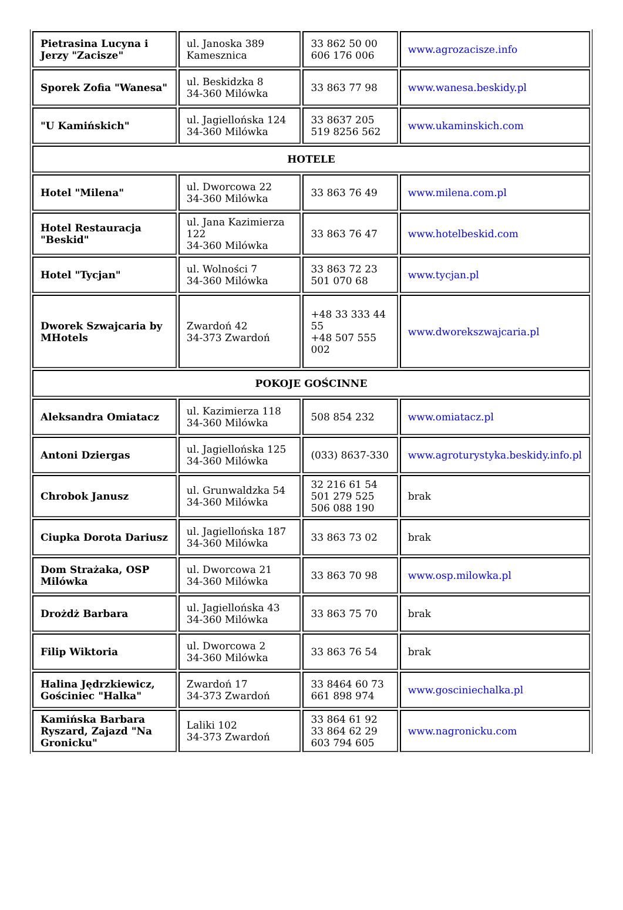| Pietrasina Lucyna i Jerzy "Zacisze" | ul. Janoska 389 Kamesznica | 33 862 50 00 606 176 006 | www.agrozacisze.info |
| Sporek Zofia "Wanesa" | ul. Beskidzka 8 34-360 Milówka | 33 863 77 98 | www.wanesa.beskidy.pl |
| "U Kamińskich" | ul. Jagiellońska 124 34-360 Milówka | 33 8637 205 519 8256 562 | www.ukaminskich.com |
| HOTELE | | | |
| Hotel "Milena" | ul. Dworcowa 22 34-360 Milówka | 33 863 76 49 | www.milena.com.pl |
| Hotel Restauracja "Beskid" | ul. Jana Kazimierza 122 34-360 Milówka | 33 863 76 47 | www.hotelbeskid.com |
| Hotel "Tycjan" | ul. Wolności 7 34-360 Milówka | 33 863 72 23 501 070 68 | www.tycjan.pl |
| Dworek Szwajcaria by MHotels | Zwardoń 42 34-373 Zwardoń | +48 33 333 44 55 +48 507 555 002 | www.dworekszwajcaria.pl |
| POKOJE GOŚCINNE | | | |
| Aleksandra Omiatacz | ul. Kazimierza 118 34-360 Milówka | 508 854 232 | www.omiatacz.pl |
| Antoni Dziergas | ul. Jagiellońska 125 34-360 Milówka | (033) 8637-330 | www.agroturystyka.beskidy.info.pl |
| Chrobok Janusz | ul. Grunwaldzka 54 34-360 Milówka | 32 216 61 54 501 279 525 506 088 190 | brak |
| Ciupka Dorota Dariusz | ul. Jagiellońska 187 34-360 Milówka | 33 863 73 02 | brak |
| Dom Strażaka, OSP Milówka | ul. Dworcowa 21 34-360 Milówka | 33 863 70 98 | www.osp.milowka.pl |
| Drożdż Barbara | ul. Jagiellońska 43 34-360 Milówka | 33 863 75 70 | brak |
| Filip Wiktoria | ul. Dworcowa 2 34-360 Milówka | 33 863 76 54 | brak |
| Halina Jędrzkiewicz, Gościniec "Halka" | Zwardoń 17 34-373 Zwardoń | 33 8464 60 73 661 898 974 | www.gosciniechalka.pl |
| Kamińska Barbara Ryszard, Zajazd "Na Gronicku" | Laliki 102 34-373 Zwardoń | 33 864 61 92 33 864 62 29 603 794 605 | www.nagronicku.com |